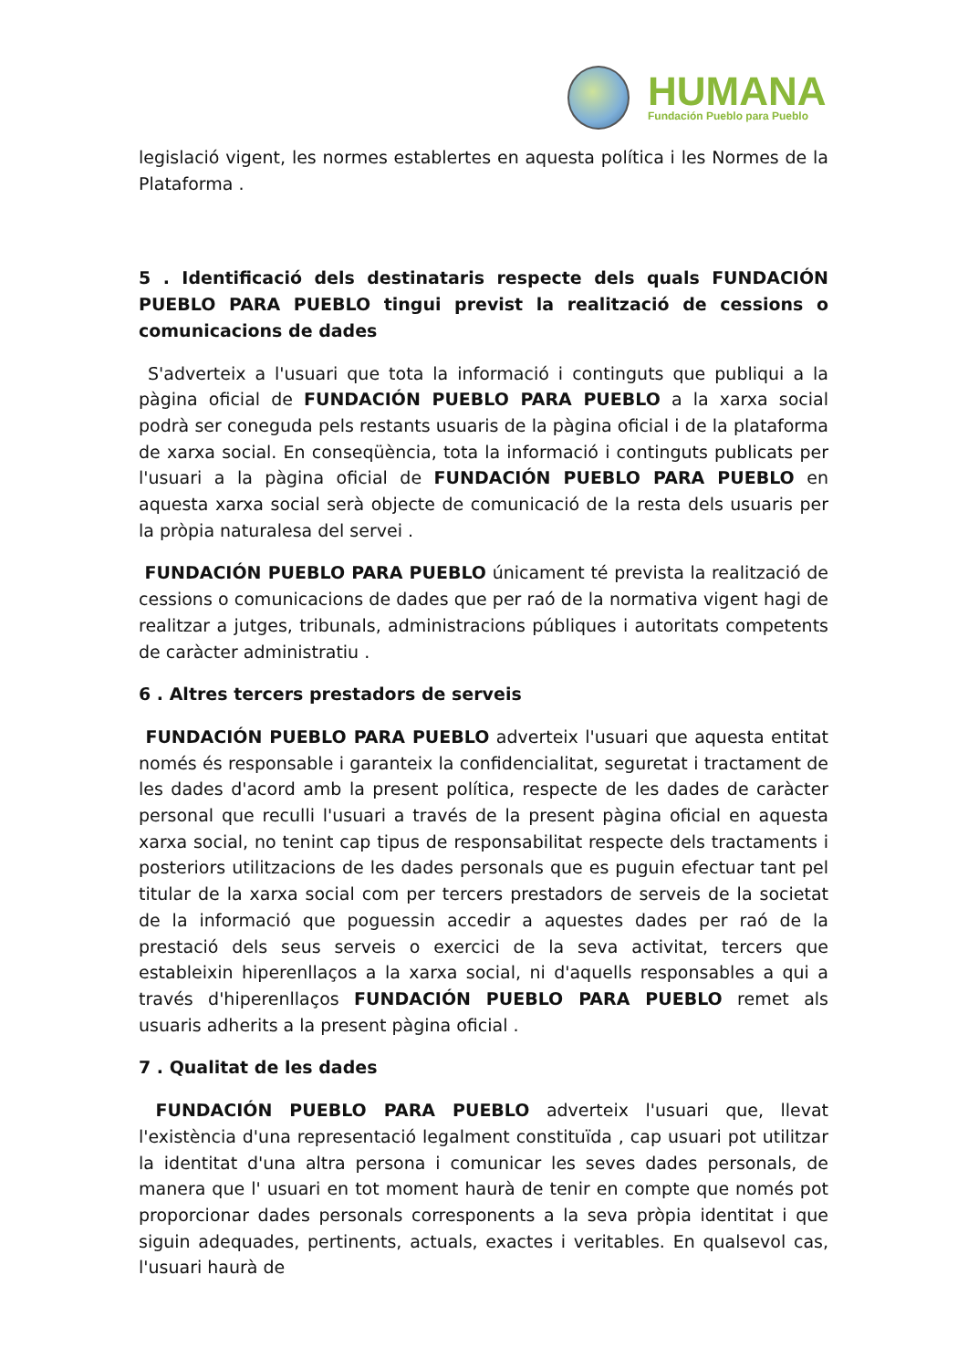HUMANA
Fundación Pueblo para Pueblo
legislació vigent, les normes establertes en aquesta política i les Normes de la Plataforma .
5 . Identificació dels destinataris respecte dels quals FUNDACIÓN PUEBLO PARA PUEBLO tingui previst la realització de cessions o comunicacions de dades
S'adverteix a l'usuari que tota la informació i continguts que publiqui a la pàgina oficial de FUNDACIÓN PUEBLO PARA PUEBLO a la xarxa social podrà ser coneguda pels restants usuaris de la pàgina oficial i de la plataforma de xarxa social. En conseqüència, tota la informació i continguts publicats per l'usuari a la pàgina oficial de FUNDACIÓN PUEBLO PARA PUEBLO en aquesta xarxa social serà objecte de comunicació de la resta dels usuaris per la pròpia naturalesa del servei .
FUNDACIÓN PUEBLO PARA PUEBLO únicament té prevista la realització de cessions o comunicacions de dades que per raó de la normativa vigent hagi de realitzar a jutges, tribunals, administracions públiques i autoritats competents de caràcter administratiu .
6 . Altres tercers prestadors de serveis
FUNDACIÓN PUEBLO PARA PUEBLO adverteix l'usuari que aquesta entitat només és responsable i garanteix la confidencialitat, seguretat i tractament de les dades d'acord amb la present política, respecte de les dades de caràcter personal que reculli l'usuari a través de la present pàgina oficial en aquesta xarxa social, no tenint cap tipus de responsabilitat respecte dels tractaments i posteriors utilitzacions de les dades personals que es puguin efectuar tant pel titular de la xarxa social com per tercers prestadors de serveis de la societat de la informació que poguessin accedir a aquestes dades per raó de la prestació dels seus serveis o exercici de la seva activitat, tercers que estableixin hiperenllaços a la xarxa social, ni d'aquells responsables a qui a través d'hiperenllaços FUNDACIÓN PUEBLO PARA PUEBLO remet als usuaris adherits a la present pàgina oficial .
7 . Qualitat de les dades
FUNDACIÓN PUEBLO PARA PUEBLO adverteix l'usuari que, llevat l'existència d'una representació legalment constituïda , cap usuari pot utilitzar la identitat d'una altra persona i comunicar les seves dades personals, de manera que l' usuari en tot moment haurà de tenir en compte que només pot proporcionar dades personals corresponents a la seva pròpia identitat i que siguin adequades, pertinents, actuals, exactes i veritables. En qualsevol cas, l'usuari haurà de